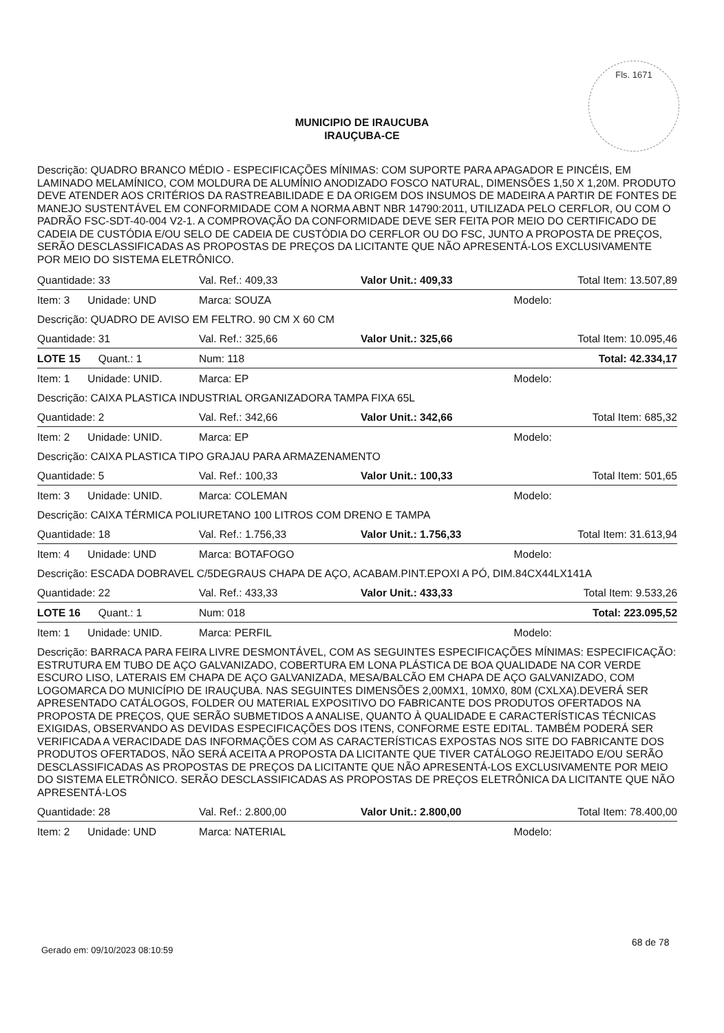Fls. 1671
MUNICIPIO DE IRAUCUBA
IRAUÇUBA-CE
Descrição: QUADRO BRANCO MÉDIO - ESPECIFICAÇÕES MÍNIMAS: COM SUPORTE PARA APAGADOR E PINCÉIS, EM LAMINADO MELAMÍNICO, COM MOLDURA DE ALUMÍNIO ANODIZADO FOSCO NATURAL, DIMENSÕES 1,50 X 1,20M. PRODUTO DEVE ATENDER AOS CRITÉRIOS DA RASTREABILIDADE E DA ORIGEM DOS INSUMOS DE MADEIRA A PARTIR DE FONTES DE MANEJO SUSTENTÁVEL EM CONFORMIDADE COM A NORMA ABNT NBR 14790:2011, UTILIZADA PELO CERFLOR, OU COM O PADRÃO FSC-SDT-40-004 V2-1. A COMPROVAÇÃO DA CONFORMIDADE DEVE SER FEITA POR MEIO DO CERTIFICADO DE CADEIA DE CUSTÓDIA E/OU SELO DE CADEIA DE CUSTÓDIA DO CERFLOR OU DO FSC, JUNTO A PROPOSTA DE PREÇOS, SERÃO DESCLASSIFICADAS AS PROPOSTAS DE PREÇOS DA LICITANTE QUE NÃO APRESENTÁ-LOS EXCLUSIVAMENTE POR MEIO DO SISTEMA ELETRÔNICO.
| Quantidade: 33 | Val. Ref.: 409,33 | Valor Unit.: 409,33 | Total Item: 13.507,89 |
| Item: 3 Unidade: UND | Marca: SOUZA | | Modelo: |
| Descrição: QUADRO DE AVISO EM FELTRO. 90 CM X 60 CM | | | |
| Quantidade: 31 | Val. Ref.: 325,66 | Valor Unit.: 325,66 | Total Item: 10.095,46 |
| LOTE 15 Quant.: 1 | Num: 118 | | Total: 42.334,17 |
| Item: 1 Unidade: UNID. | Marca: EP | | Modelo: |
| Descrição: CAIXA PLASTICA INDUSTRIAL ORGANIZADORA TAMPA FIXA 65L | | | |
| Quantidade: 2 | Val. Ref.: 342,66 | Valor Unit.: 342,66 | Total Item: 685,32 |
| Item: 2 Unidade: UNID. | Marca: EP | | Modelo: |
| Descrição: CAIXA PLASTICA TIPO GRAJAU PARA ARMAZENAMENTO | | | |
| Quantidade: 5 | Val. Ref.: 100,33 | Valor Unit.: 100,33 | Total Item: 501,65 |
| Item: 3 Unidade: UNID. | Marca: COLEMAN | | Modelo: |
| Descrição: CAIXA TÉRMICA POLIURETANO 100 LITROS COM DRENO E TAMPA | | | |
| Quantidade: 18 | Val. Ref.: 1.756,33 | Valor Unit.: 1.756,33 | Total Item: 31.613,94 |
| Item: 4 Unidade: UND | Marca: BOTAFOGO | | Modelo: |
| Descrição: ESCADA DOBRAVEL C/5DEGRAUS CHAPA DE AÇO, ACABAM.PINT.EPOXI A PÓ, DIM.84CX44LX141A | | | |
| Quantidade: 22 | Val. Ref.: 433,33 | Valor Unit.: 433,33 | Total Item: 9.533,26 |
| LOTE 16 Quant.: 1 | Num: 018 | | Total: 223.095,52 |
| Item: 1 Unidade: UNID. | Marca: PERFIL | | Modelo: |
| Descrição: BARRACA PARA FEIRA LIVRE DESMONTÁVEL, COM AS SEGUINTES ESPECIFICAÇÕES MÍNIMAS: ESPECIFICAÇÃO: ESTRUTURA EM TUBO DE AÇO GALVANIZADO, COBERTURA EM LONA PLÁSTICA DE BOA QUALIDADE NA COR VERDE ESCURO LISO, LATERAIS EM CHAPA DE AÇO GALVANIZADA, MESA/BALCÃO EM CHAPA DE AÇO GALVANIZADO, COM LOGOMARCA DO MUNICÍPIO DE IRAUÇUBA. NAS SEGUINTES DIMENSÕES 2,00MX1, 10MX0, 80M (CXLXA).DEVERÁ SER APRESENTADO CATÁLOGOS, FOLDER OU MATERIAL EXPOSITIVO DO FABRICANTE DOS PRODUTOS OFERTADOS NA PROPOSTA DE PREÇOS, QUE SERÃO SUBMETIDOS A ANALISE, QUANTO À QUALIDADE E CARACTERÍSTICAS TÉCNICAS EXIGIDAS, OBSERVANDO AS DEVIDAS ESPECIFICAÇÕES DOS ITENS, CONFORME ESTE EDITAL. TAMBÉM PODERÁ SER VERIFICADA A VERACIDADE DAS INFORMAÇÕES COM AS CARACTERÍSTICAS EXPOSTAS NOS SITE DO FABRICANTE DOS PRODUTOS OFERTADOS, NÃO SERÁ ACEITA A PROPOSTA DA LICITANTE QUE TIVER CATÁLOGO REJEITADO E/OU SERÃO DESCLASSIFICADAS AS PROPOSTAS DE PREÇOS DA LICITANTE QUE NÃO APRESENTÁ-LOS EXCLUSIVAMENTE POR MEIO DO SISTEMA ELETRÔNICO. SERÃO DESCLASSIFICADAS AS PROPOSTAS DE PREÇOS ELETRÔNICA DA LICITANTE QUE NÃO APRESENTÁ-LOS | | | |
| Quantidade: 28 | Val. Ref.: 2.800,00 | Valor Unit.: 2.800,00 | Total Item: 78.400,00 |
| Item: 2 Unidade: UND | Marca: NATERIAL | | Modelo: |
68 de 78
Gerado em: 09/10/2023 08:10:59